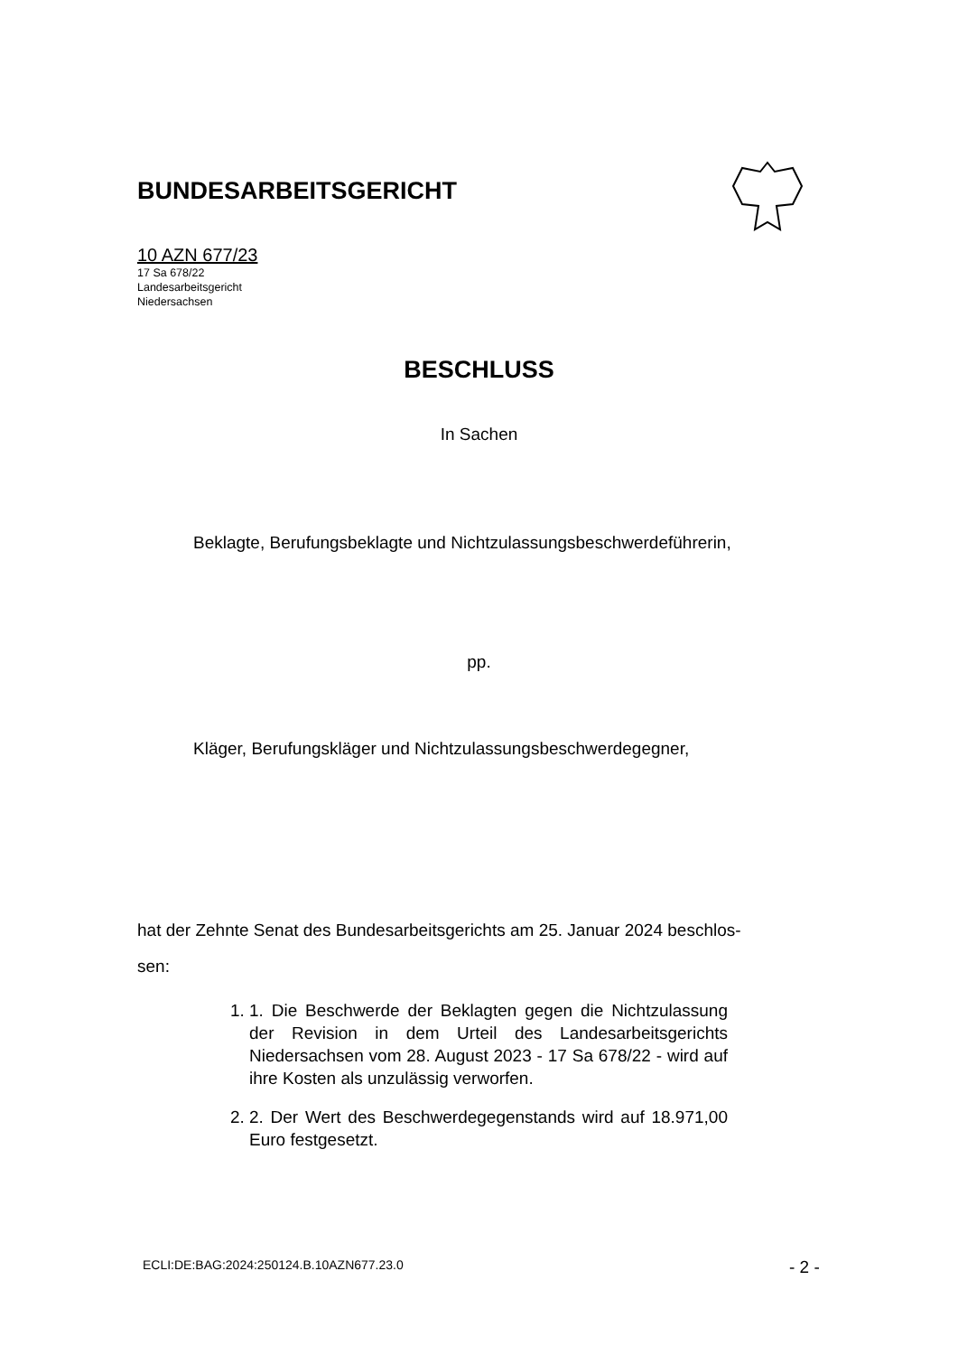BUNDESARBEITSGERICHT
10 AZN 677/23
17 Sa 678/22
Landesarbeitsgericht
Niedersachsen
BESCHLUSS
In Sachen
Beklagte, Berufungsbeklagte und Nichtzulassungsbeschwerdeführerin,
pp.
Kläger, Berufungskläger und Nichtzulassungsbeschwerdegegner,
hat der Zehnte Senat des Bundesarbeitsgerichts am 25. Januar 2024 beschlos-
sen:
1. 1. Die Beschwerde der Beklagten gegen die Nichtzulassung der Revision in dem Urteil des Landesarbeitsgerichts Niedersachsen vom 28. August 2023 - 17 Sa 678/22 - wird auf ihre Kosten als unzulässig verworfen.
2. 2. Der Wert des Beschwerdegegenstands wird auf 18.971,00 Euro festgesetzt.
ECLI:DE:BAG:2024:250124.B.10AZN677.23.0
- 2 -